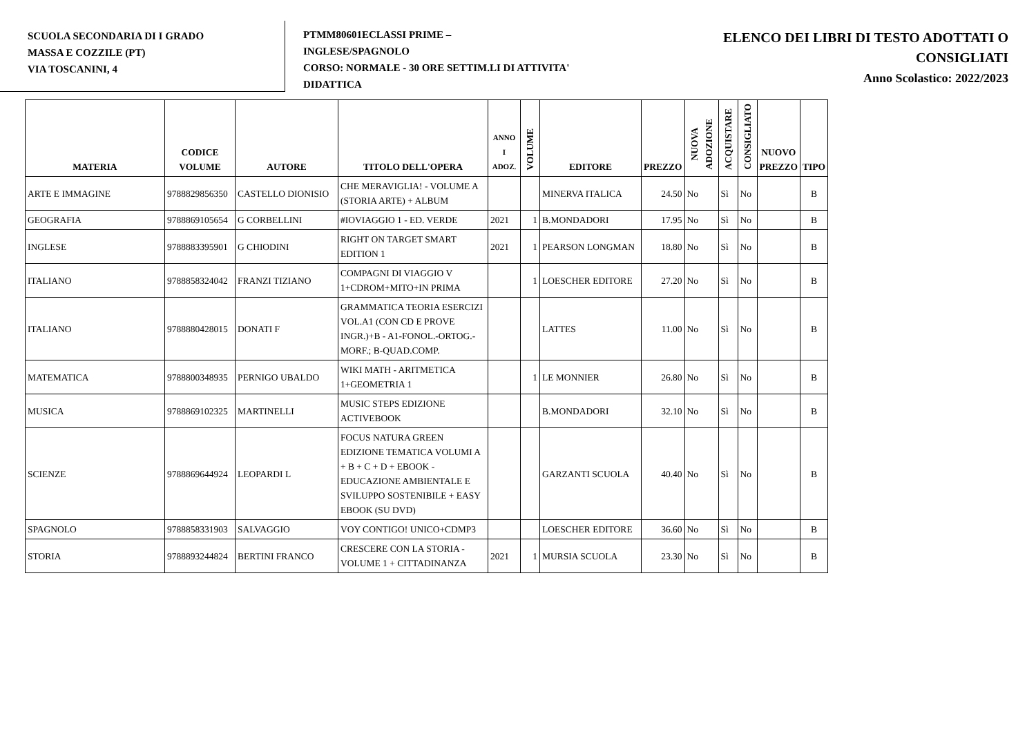SCUOLA SECONDARIA DI I GRADO
MASSA E COZZILE (PT)
VIA TOSCANINI, 4
PTMM80601ECLASSI PRIME –
INGLESE/SPAGNOLO
CORSO: NORMALE - 30 ORE SETTIM.LI DI ATTIVITA'
DIDATTICA
ELENCO DEI LIBRI DI TESTO ADOTTATI O
CONSIGLIATI
Anno Scolastico: 2022/2023
| MATERIA | CODICE VOLUME | AUTORE | TITOLO DELL'OPERA | ANNO I ADOZ. | VOLUME | EDITORE | PREZZO | NUOVA ADOZIONE | ACQUISTARE | CONSIGLIATO | NUOVO PREZZO | TIPO |
| --- | --- | --- | --- | --- | --- | --- | --- | --- | --- | --- | --- | --- |
| ARTE E IMMAGINE | 9788829856350 | CASTELLO DIONISIO | CHE MERAVIGLIA! - VOLUME A (STORIA ARTE) + ALBUM | | | MINERVA ITALICA | 24.50 | No | Sì | No | | B |
| GEOGRAFIA | 9788869105654 | G CORBELLINI | #IOVIAGGIO 1 - ED. VERDE | 2021 | 1 | B.MONDADORI | 17.95 | No | Sì | No | | B |
| INGLESE | 9788883395901 | G CHIODINI | RIGHT ON TARGET SMART EDITION 1 | 2021 | 1 | PEARSON LONGMAN | 18.80 | No | Sì | No | | B |
| ITALIANO | 9788858324042 | FRANZI TIZIANO | COMPAGNI DI VIAGGIO V 1+CDROM+MITO+IN PRIMA | | 1 | LOESCHER EDITORE | 27.20 | No | Sì | No | | B |
| ITALIANO | 9788880428015 | DONATI F | GRAMMATICA TEORIA ESERCIZI VOL.A1 (CON CD E PROVE INGR.)+B - A1-FONOL.-ORTOG.-MORF.; B-QUAD.COMP. | | | LATTES | 11.00 | No | Sì | No | | B |
| MATEMATICA | 9788800348935 | PERNIGO UBALDO | WIKI MATH - ARITMETICA 1+GEOMETRIA 1 | | 1 | LE MONNIER | 26.80 | No | Sì | No | | B |
| MUSICA | 9788869102325 | MARTINELLI | MUSIC STEPS EDIZIONE ACTIVEBOOK | | | B.MONDADORI | 32.10 | No | Sì | No | | B |
| SCIENZE | 9788869644924 | LEOPARDI L | FOCUS NATURA GREEN EDIZIONE TEMATICA VOLUMI A + B + C + D + EBOOK - EDUCAZIONE AMBIENTALE E SVILUPPO SOSTENIBILE + EASY EBOOK (SU DVD) | | | GARZANTI SCUOLA | 40.40 | No | Sì | No | | B |
| SPAGNOLO | 9788858331903 | SALVAGGIO | VOY CONTIGO! UNICO+CDMP3 | | | LOESCHER EDITORE | 36.60 | No | Sì | No | | B |
| STORIA | 9788893244824 | BERTINI FRANCO | CRESCERE CON LA STORIA - VOLUME 1 + CITTADINANZA | 2021 | 1 | MURSIA SCUOLA | 23.30 | No | Sì | No | | B |